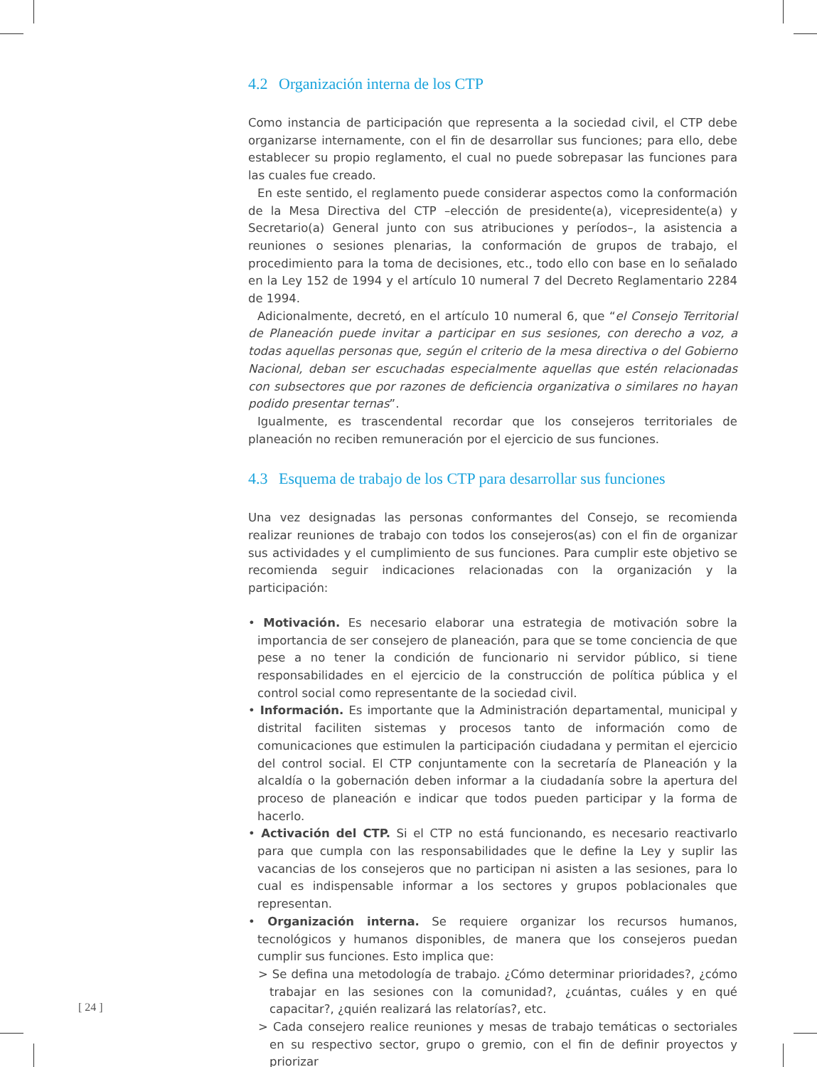4.2 Organización interna de los CTP
Como instancia de participación que representa a la sociedad civil, el CTP debe organizarse internamente, con el fin de desarrollar sus funciones; para ello, debe establecer su propio reglamento, el cual no puede sobrepasar las funciones para las cuales fue creado.
En este sentido, el reglamento puede considerar aspectos como la conformación de la Mesa Directiva del CTP –elección de presidente(a), vicepresidente(a) y Secretario(a) General junto con sus atribuciones y períodos–, la asistencia a reuniones o sesiones plenarias, la conformación de grupos de trabajo, el procedimiento para la toma de decisiones, etc., todo ello con base en lo señalado en la Ley 152 de 1994 y el artículo 10 numeral 7 del Decreto Reglamentario 2284 de 1994.
Adicionalmente, decretó, en el artículo 10 numeral 6, que “el Consejo Territorial de Planeación puede invitar a participar en sus sesiones, con derecho a voz, a todas aquellas personas que, según el criterio de la mesa directiva o del Gobierno Nacional, deban ser escuchadas especialmente aquellas que estén relacionadas con subsectores que por razones de deficiencia organizativa o similares no hayan podido presentar ternas”.
Igualmente, es trascendental recordar que los consejeros territoriales de planeación no reciben remuneración por el ejercicio de sus funciones.
4.3 Esquema de trabajo de los CTP para desarrollar sus funciones
Una vez designadas las personas conformantes del Consejo, se recomienda realizar reuniones de trabajo con todos los consejeros(as) con el fin de organizar sus actividades y el cumplimiento de sus funciones. Para cumplir este objetivo se recomienda seguir indicaciones relacionadas con la organización y la participación:
• Motivación. Es necesario elaborar una estrategia de motivación sobre la importancia de ser consejero de planeación, para que se tome conciencia de que pese a no tener la condición de funcionario ni servidor público, si tiene responsabilidades en el ejercicio de la construcción de política pública y el control social como representante de la sociedad civil.
• Información. Es importante que la Administración departamental, municipal y distrital faciliten sistemas y procesos tanto de información como de comunicaciones que estimulen la participación ciudadana y permitan el ejercicio del control social. El CTP conjuntamente con la secretaría de Planeación y la alcaldía o la gobernación deben informar a la ciudadanía sobre la apertura del proceso de planeación e indicar que todos pueden participar y la forma de hacerlo.
• Activación del CTP. Si el CTP no está funcionando, es necesario reactivarlo para que cumpla con las responsabilidades que le define la Ley y suplir las vacancias de los consejeros que no participan ni asisten a las sesiones, para lo cual es indispensable informar a los sectores y grupos poblacionales que representan.
• Organización interna. Se requiere organizar los recursos humanos, tecnológicos y humanos disponibles, de manera que los consejeros puedan cumplir sus funciones. Esto implica que:
> Se defina una metodología de trabajo. ¿Cómo determinar prioridades?, ¿cómo trabajar en las sesiones con la comunidad?, ¿cuántas, cuáles y en qué capacitar?, ¿quién realizará las relatorías?, etc.
> Cada consejero realice reuniones y mesas de trabajo temáticas o sectoriales en su respectivo sector, grupo o gremio, con el fin de definir proyectos y priorizar
[ 24 ]